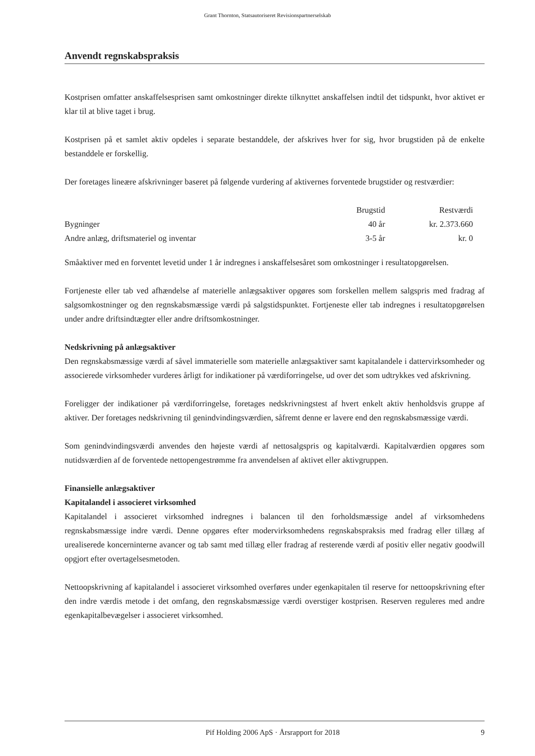Grant Thornton, Statsautoriseret Revisionspartnerselskab
Anvendt regnskabspraksis
Kostprisen omfatter anskaffelsesprisen samt omkostninger direkte tilknyttet anskaffelsen indtil det tidspunkt, hvor aktivet er klar til at blive taget i brug.
Kostprisen på et samlet aktiv opdeles i separate bestanddele, der afskrives hver for sig, hvor brugstiden på de enkelte bestanddele er forskellig.
Der foretages lineære afskrivninger baseret på følgende vurdering af aktivernes forventede brugstider og restværdier:
| | Brugstid | Restværdi |
| --- | --- | --- |
| Bygninger | 40 år | kr. 2.373.660 |
| Andre anlæg, driftsmateriel og inventar | 3-5 år | kr. 0 |
Småaktiver med en forventet levetid under 1 år indregnes i anskaffelsesåret som omkostninger i resultatopgørelsen.
Fortjeneste eller tab ved afhændelse af materielle anlægsaktiver opgøres som forskellen mellem salgspris med fradrag af salgsomkostninger og den regnskabsmæssige værdi på salgstidspunktet. Fortjeneste eller tab indregnes i resultatopgørelsen under andre driftsindtægter eller andre driftsomkostninger.
Nedskrivning på anlægsaktiver
Den regnskabsmæssige værdi af såvel immaterielle som materielle anlægsaktiver samt kapitalandele i dattervirksomheder og associerede virksomheder vurderes årligt for indikationer på værdiforringelse, ud over det som udtrykkes ved afskrivning.
Foreligger der indikationer på værdiforringelse, foretages nedskrivningstest af hvert enkelt aktiv henholdsvis gruppe af aktiver. Der foretages nedskrivning til genindvindingsværdien, såfremt denne er lavere end den regnskabsmæssige værdi.
Som genindvindingsværdi anvendes den højeste værdi af nettosalgspris og kapitalværdi. Kapitalværdien opgøres som nutidsværdien af de forventede nettopengestrømme fra anvendelsen af aktivet eller aktivgruppen.
Finansielle anlægsaktiver
Kapitalandel i associeret virksomhed
Kapitalandel i associeret virksomhed indregnes i balancen til den forholdsmæssige andel af virksomhedens regnskabsmæssige indre værdi. Denne opgøres efter modervirksomhedens regnskabspraksis med fradrag eller tillæg af urealiserede koncerninterne avancer og tab samt med tillæg eller fradrag af resterende værdi af positiv eller negativ goodwill opgjort efter overtagelsesmetoden.
Nettoopskrivning af kapitalandel i associeret virksomhed overføres under egenkapitalen til reserve for nettoopskrivning efter den indre værdis metode i det omfang, den regnskabsmæssige værdi overstiger kostprisen. Reserven reguleres med andre egenkapitalbevægelser i associeret virksomhed.
Pif Holding 2006 ApS · Årsrapport for 2018 9